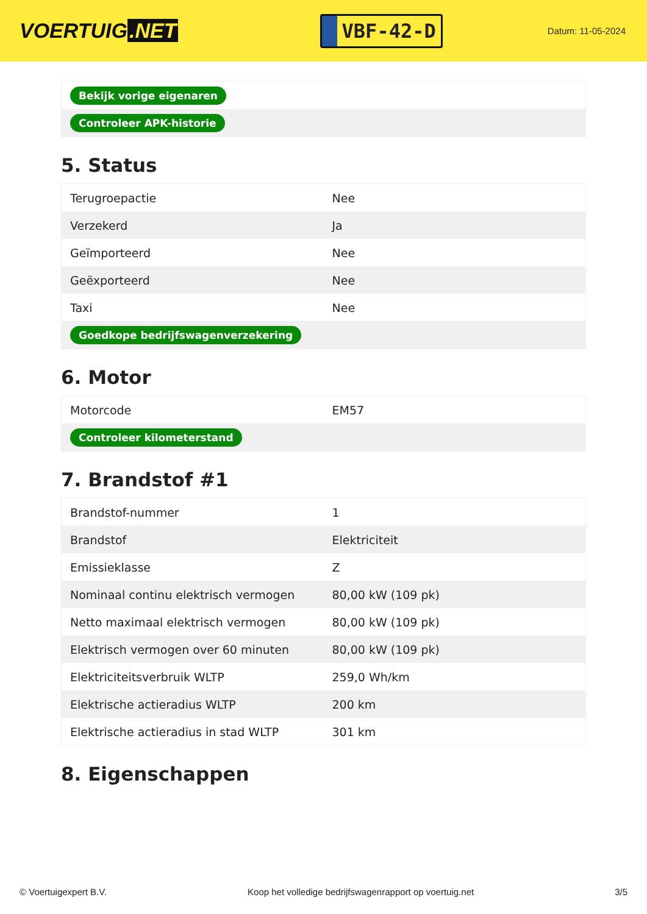VOERTUIG.NET
VBF-42-D
Datum: 11-05-2024
| Bekijk vorige eigenaren |
| Controleer APK-historie |
5. Status
| Terugroepactie | Nee |
| Verzekerd | Ja |
| Geïmporteerd | Nee |
| Geëxporteerd | Nee |
| Taxi | Nee |
| Goedkope bedrijfswagenverzekering | |
6. Motor
| Motorcode | EM57 |
| Controleer kilometerstand | |
7. Brandstof #1
| Brandstof-nummer | 1 |
| Brandstof | Elektriciteit |
| Emissieklasse | Z |
| Nominaal continu elektrisch vermogen | 80,00 kW (109 pk) |
| Netto maximaal elektrisch vermogen | 80,00 kW (109 pk) |
| Elektrisch vermogen over 60 minuten | 80,00 kW (109 pk) |
| Elektriciteitsverbruik WLTP | 259,0 Wh/km |
| Elektrische actieradius WLTP | 200 km |
| Elektrische actieradius in stad WLTP | 301 km |
8. Eigenschappen
© Voertuigexpert B.V. Koop het volledige bedrijfswagenrapport op voertuig.net 3/5